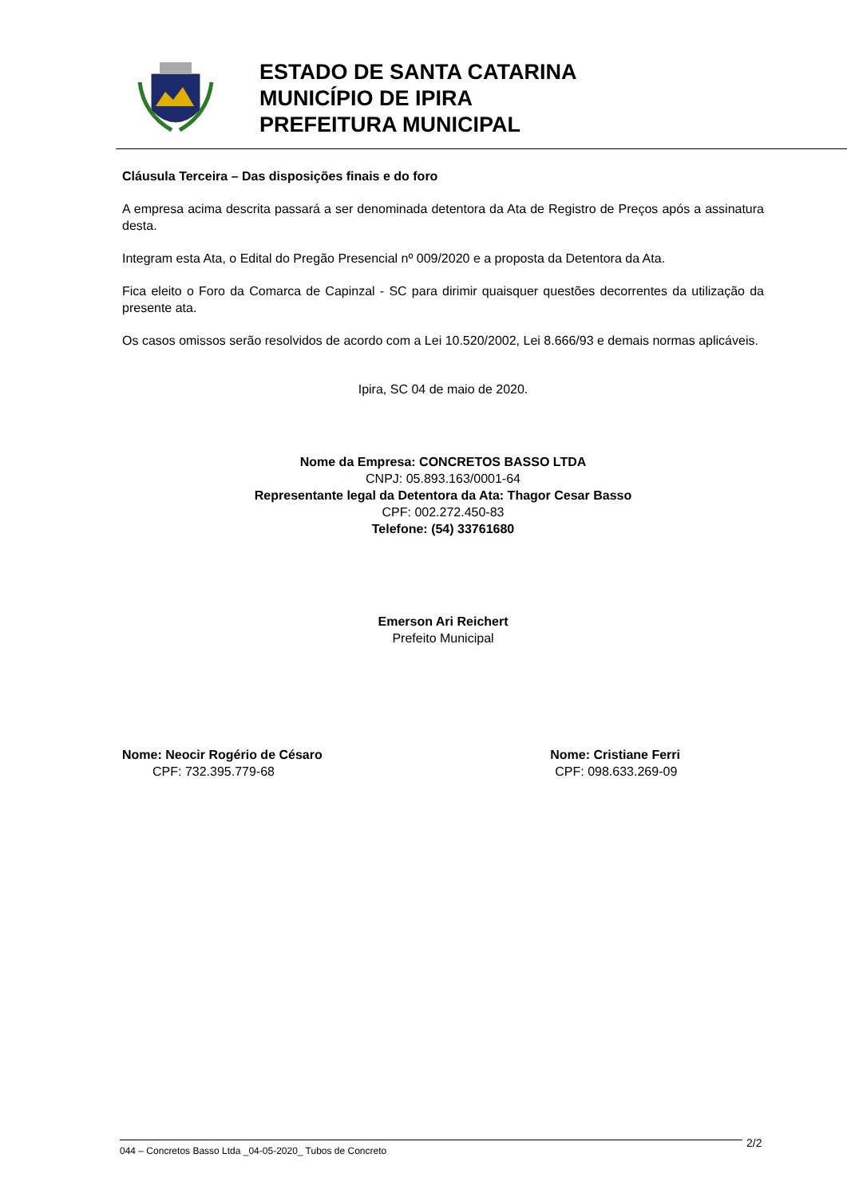ESTADO DE SANTA CATARINA
MUNICÍPIO DE IPIRA
PREFEITURA MUNICIPAL
Cláusula Terceira – Das disposições finais e do foro
A empresa acima descrita passará a ser denominada detentora da Ata de Registro de Preços após a assinatura desta.
Integram esta Ata, o Edital do Pregão Presencial nº 009/2020 e a proposta da Detentora da Ata.
Fica eleito o Foro da Comarca de Capinzal - SC para dirimir quaisquer questões decorrentes da utilização da presente ata.
Os casos omissos serão resolvidos de acordo com a Lei 10.520/2002, Lei 8.666/93 e demais normas aplicáveis.
Ipira, SC 04 de maio de 2020.
Nome da Empresa: CONCRETOS BASSO LTDA
CNPJ: 05.893.163/0001-64
Representante legal da Detentora da Ata: Thagor Cesar Basso
CPF: 002.272.450-83
Telefone: (54) 33761680
Emerson Ari Reichert
Prefeito Municipal
Nome: Neocir Rogério de Césaro
CPF: 732.395.779-68
Nome: Cristiane Ferri
CPF: 098.633.269-09
044 – Concretos Basso Ltda _04-05-2020_ Tubos de Concreto 2/2